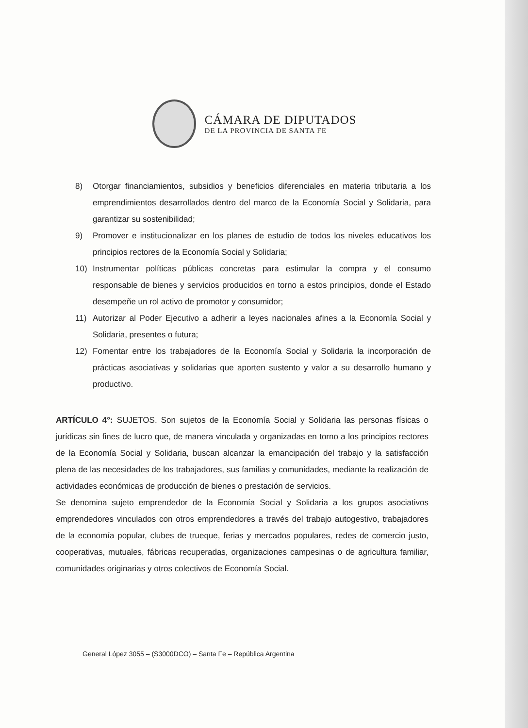CÁMARA DE DIPUTADOS
DE LA PROVINCIA DE SANTA FE
8) Otorgar financiamientos, subsidios y beneficios diferenciales en materia tributaria a los emprendimientos desarrollados dentro del marco de la Economía Social y Solidaria, para garantizar su sostenibilidad;
9) Promover e institucionalizar en los planes de estudio de todos los niveles educativos los principios rectores de la Economía Social y Solidaria;
10) Instrumentar políticas públicas concretas para estimular la compra y el consumo responsable de bienes y servicios producidos en torno a estos principios, donde el Estado desempeñe un rol activo de promotor y consumidor;
11) Autorizar al Poder Ejecutivo a adherir a leyes nacionales afines a la Economía Social y Solidaria, presentes o futura;
12) Fomentar entre los trabajadores de la Economía Social y Solidaria la incorporación de prácticas asociativas y solidarias que aporten sustento y valor a su desarrollo humano y productivo.
ARTÍCULO 4°: SUJETOS. Son sujetos de la Economía Social y Solidaria las personas físicas o jurídicas sin fines de lucro que, de manera vinculada y organizadas en torno a los principios rectores de la Economía Social y Solidaria, buscan alcanzar la emancipación del trabajo y la satisfacción plena de las necesidades de los trabajadores, sus familias y comunidades, mediante la realización de actividades económicas de producción de bienes o prestación de servicios.
Se denomina sujeto emprendedor de la Economía Social y Solidaria a los grupos asociativos emprendedores vinculados con otros emprendedores a través del trabajo autogestivo, trabajadores de la economía popular, clubes de trueque, ferias y mercados populares, redes de comercio justo, cooperativas, mutuales, fábricas recuperadas, organizaciones campesinas o de agricultura familiar, comunidades originarias y otros colectivos de Economía Social.
General López 3055 – (S3000DCO) – Santa Fe – República Argentina